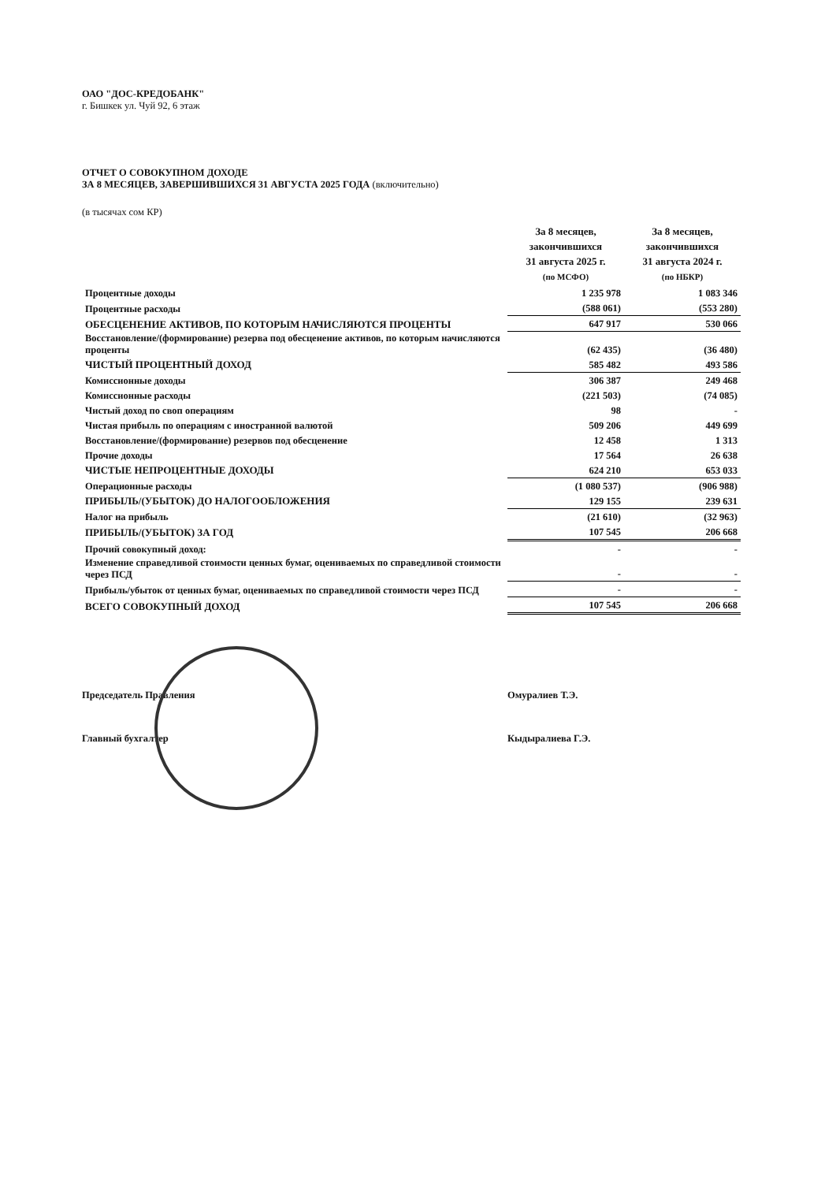ОАО "ДОС-КРЕДОБАНК"
г. Бишкек ул. Чуй 92, 6 этаж
ОТЧЕТ О СОВОКУПНОМ ДОХОДЕ
ЗА 8 МЕСЯЦЕВ, ЗАВЕРШИВШИХСЯ 31 АВГУСТА 2025 ГОДА (включительно)
(в тысячах сом КР)
| | За 8 месяцев, закончившихся 31 августа 2025 г. (по МСФО) | За 8 месяцев, закончившихся 31 августа 2024 г. (по НБКР) |
| --- | --- | --- |
| Процентные доходы | 1 235 978 | 1 083 346 |
| Процентные расходы | (588 061) | (553 280) |
| ОБЕСЦЕНЕНИЕ АКТИВОВ, ПО КОТОРЫМ НАЧИСЛЯЮТСЯ ПРОЦЕНТЫ | 647 917 | 530 066 |
| Восстановление/(формирование) резерва под обесценение активов, по которым начисляются проценты | (62 435) | (36 480) |
| ЧИСТЫЙ ПРОЦЕНТНЫЙ ДОХОД | 585 482 | 493 586 |
| Комиссионные доходы | 306 387 | 249 468 |
| Комиссионные расходы | (221 503) | (74 085) |
| Чистый доход по своп операциям | 98 | - |
| Чистая прибыль по операциям с иностранной валютой | 509 206 | 449 699 |
| Восстановление/(формирование) резервов под обесценение | 12 458 | 1 313 |
| Прочие доходы | 17 564 | 26 638 |
| ЧИСТЫЕ НЕПРОЦЕНТНЫЕ ДОХОДЫ | 624 210 | 653 033 |
| Операционные расходы | (1 080 537) | (906 988) |
| ПРИБЫЛЬ/(УБЫТОК) ДО НАЛОГООБЛОЖЕНИЯ | 129 155 | 239 631 |
| Налог на прибыль | (21 610) | (32 963) |
| ПРИБЫЛЬ/(УБЫТОК) ЗА ГОД | 107 545 | 206 668 |
| Прочий совокупный доход: | - | - |
| Изменение справедливой стоимости ценных бумаг, оцениваемых по справедливой стоимости через ПСД | - | - |
| Прибыль/убыток от ценных бумаг, оцениваемых по справедливой стоимости через ПСД | - | - |
| ВСЕГО СОВОКУПНЫЙ ДОХОД | 107 545 | 206 668 |
Председатель Правления Омуралиев Т.Э.
Главный бухгалтер Кыдыралиева Г.Э.